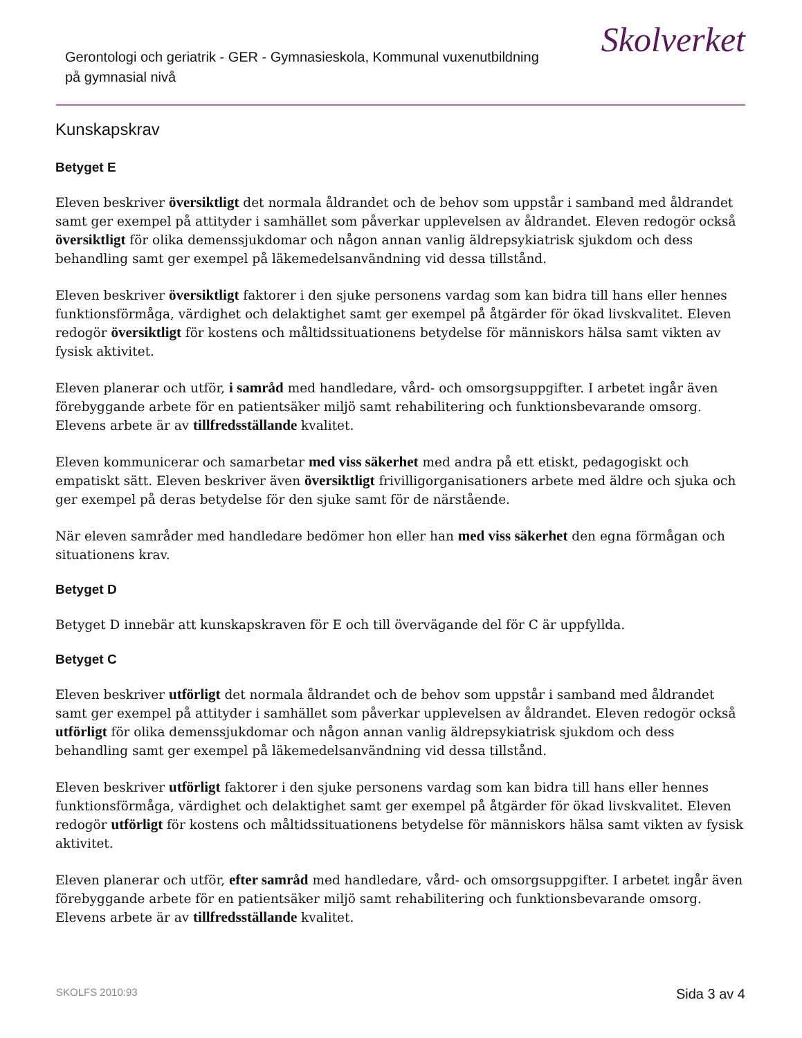Gerontologi och geriatrik - GER - Gymnasieskola, Kommunal vuxenutbildning
på gymnasial nivå
Skolverket
Kunskapskrav
Betyget E
Eleven beskriver översiktligt det normala åldrandet och de behov som uppstår i samband med åldrandet samt ger exempel på attityder i samhället som påverkar upplevelsen av åldrandet. Eleven redogör också översiktligt för olika demenssjukdomar och någon annan vanlig äldrepsykiatrisk sjukdom och dess behandling samt ger exempel på läkemedelsanvändning vid dessa tillstånd.
Eleven beskriver översiktligt faktorer i den sjuke personens vardag som kan bidra till hans eller hennes funktionsförmåga, värdighet och delaktighet samt ger exempel på åtgärder för ökad livskvalitet. Eleven redogör översiktligt för kostens och måltidssituationens betydelse för människors hälsa samt vikten av fysisk aktivitet.
Eleven planerar och utför, i samråd med handledare, vård- och omsorgsuppgifter. I arbetet ingår även förebyggande arbete för en patientsäker miljö samt rehabilitering och funktionsbevarande omsorg. Elevens arbete är av tillfredsställande kvalitet.
Eleven kommunicerar och samarbetar med viss säkerhet med andra på ett etiskt, pedagogiskt och empatiskt sätt. Eleven beskriver även översiktligt frivilligorganisationers arbete med äldre och sjuka och ger exempel på deras betydelse för den sjuke samt för de närstående.
När eleven samråder med handledare bedömer hon eller han med viss säkerhet den egna förmågan och situationens krav.
Betyget D
Betyget D innebär att kunskapskraven för E och till övervägande del för C är uppfyllda.
Betyget C
Eleven beskriver utförligt det normala åldrandet och de behov som uppstår i samband med åldrandet samt ger exempel på attityder i samhället som påverkar upplevelsen av åldrandet. Eleven redogör också utförligt för olika demenssjukdomar och någon annan vanlig äldrepsykiatrisk sjukdom och dess behandling samt ger exempel på läkemedelsanvändning vid dessa tillstånd.
Eleven beskriver utförligt faktorer i den sjuke personens vardag som kan bidra till hans eller hennes funktionsförmåga, värdighet och delaktighet samt ger exempel på åtgärder för ökad livskvalitet. Eleven redogör utförligt för kostens och måltidssituationens betydelse för människors hälsa samt vikten av fysisk aktivitet.
Eleven planerar och utför, efter samråd med handledare, vård- och omsorgsuppgifter. I arbetet ingår även förebyggande arbete för en patientsäker miljö samt rehabilitering och funktionsbevarande omsorg. Elevens arbete är av tillfredsställande kvalitet.
SKOLFS 2010:93 Sida 3 av 4